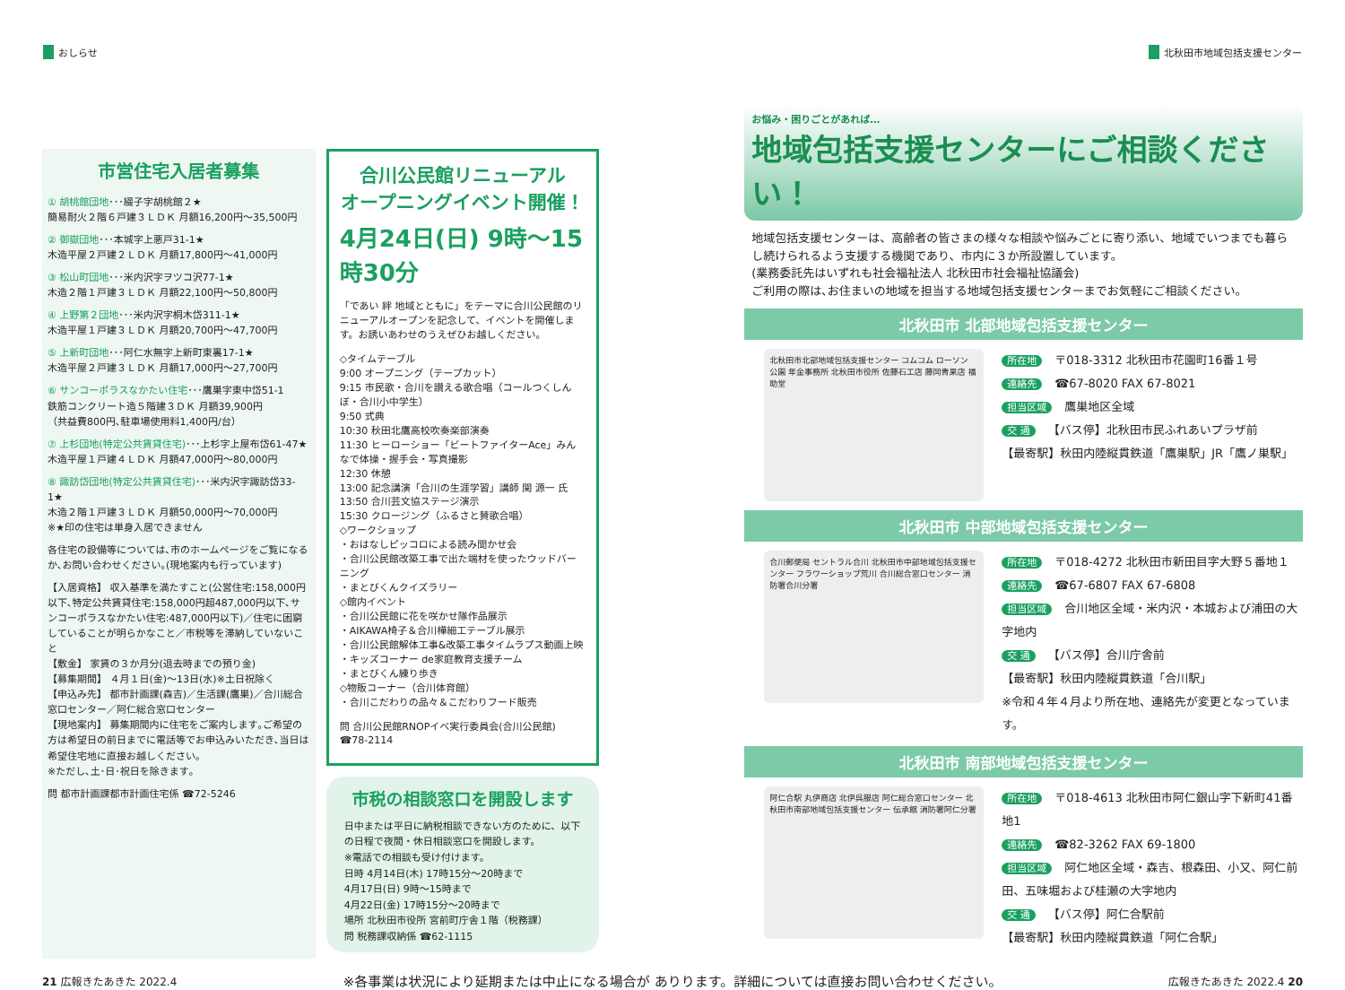おしらせ 北秋田市地域包括支援センター
市営住宅入居者募集
① 胡桃館団地･･･綴子字胡桃館２★
簡易耐火２階６戸建３ＬＤＫ 月額16,200円～35,500円
② 御嶽団地･･･本城字上悪戸31-1★
木造平屋２戸建２ＬＤＫ 月額17,800円～41,000円
③ 松山町団地･･･米内沢字ヲツコ沢77-1★
木造２階１戸建３ＬＤＫ 月額22,100円～50,800円
④ 上野第２団地･･･米内沢字桐木岱311-1★
木造平屋１戸建３ＬＤＫ 月額20,700円～47,700円
⑤ 上新町団地･･･阿仁水無字上新町東裏17-1★
木造平屋２戸建３ＬＤＫ 月額17,000円～27,700円
⑥ サンコーポラスなかたい住宅･･･鷹巣字東中岱51-1
鉄筋コンクリート造５階建３ＤＫ 月額39,900円
（共益費800円､駐車場使用料1,400円/台）
⑦ 上杉団地(特定公共賃貸住宅)･･･上杉字上屋布岱61-47★
木造平屋１戸建４ＬＤＫ 月額47,000円～80,000円
⑧ 諏訪岱団地(特定公共賃貸住宅)･･･米内沢字諏訪岱33-1★
木造２階１戸建３ＬＤＫ 月額50,000円～70,000円
※★印の住宅は単身入居できません
各住宅の設備等については､市のホームページをご覧になるか､お問い合わせください｡(現地案内も行っています)
【入居資格】 収入基準を満たすこと(公営住宅:158,000円以下､特定公共賃貸住宅:158,000円超487,000円以下､サンコーポラスなかたい住宅:487,000円以下)／住宅に困窮していることが明らかなこと／市税等を滞納していないこと
【敷金】 家賃の３か月分(退去時までの預り金)
【募集期間】 ４月１日(金)～13日(水)※土日祝除く
【申込み先】 都市計画課(森吉)／生活課(鷹巣)／合川総合窓口センター／阿仁総合窓口センター
【現地案内】 募集期間内に住宅をご案内します｡ご希望の方は希望日の前日までに電話等でお申込みいただき､当日は希望住宅地に直接お越しください｡
※ただし､土･日･祝日を除きます｡
問 都市計画課都市計画住宅係 ☎72-5246
合川公民館リニューアル
オープニングイベント開催！
4月24日(日) 9時～15時30分
「であい 絆 地域とともに」をテーマに合川公民館のリニューアルオープンを記念して、イベントを開催します。お誘いあわせのうえぜひお越しください。
◇タイムテーブル
9:00 オープニング（テープカット）
9:15 市民歌・合川を讃える歌合唱（コールつくしんぼ・合川小中学生）
9:50 式典
10:30 秋田北鷹高校吹奏楽部演奏
11:30 ヒーローショー「ビートファイターAce」みんなで体操・握手会・写真撮影
12:30 休憩
13:00 記念講演「合川の生涯学習」講師 関 源一 氏
13:50 合川芸文協ステージ演示
15:30 クロージング（ふるさと賛歌合唱）
◇ワークショップ
・おはなしピッコロによる読み聞かせ会
・合川公民館改築工事で出た端材を使ったウッドバーニング
・まとびくんクイズラリー
◇館内イベント
・合川公民館に花を咲かせ隊作品展示
・AIKAWA椅子＆合川樺細工テーブル展示
・合川公民館解体工事&改築工事タイムラプス動画上映
・キッズコーナー de家庭教育支援チーム
・まとびくん練り歩き
◇物販コーナー（合川体育館）
・合川こだわりの品々＆こだわりフード販売
問 合川公民館RNOPイベ実行委員会(合川公民館) ☎78-2114
市税の相談窓口を開設します
日中または平日に納税相談できない方のために、以下の日程で夜間・休日相談窓口を開設します。
※電話での相談も受け付けます。
日時 4月14日(木) 17時15分～20時まで
4月17日(日) 9時～15時まで
4月22日(金) 17時15分～20時まで
場所 北秋田市役所 宮前町庁舎１階（税務課）
問 税務課収納係 ☎62-1115
お悩み・困りごとがあれば…
地域包括支援センターにご相談ください！
地域包括支援センターは、高齢者の皆さまの様々な相談や悩みごとに寄り添い、地域でいつまでも暮らし続けられるよう支援する機関であり、市内に３か所設置しています。
(業務委託先はいずれも社会福祉法人 北秋田市社会福祉協議会)
ご利用の際は､お住まいの地域を担当する地域包括支援センターまでお気軽にご相談ください。
北秋田市 北部地域包括支援センター
北秋田市北部地域包括支援センター コムコム ローソン 公園 年金事務所 北秋田市役所 佐藤石工店 藤岡青果店 福助堂
所在地 〒018-3312 北秋田市花園町16番１号
連絡先 ☎67-8020 FAX 67-8021
担当区域 鷹巣地区全域
交 通 【バス停】北秋田市民ふれあいプラザ前
【最寄駅】秋田内陸縦貫鉄道「鷹巣駅」JR「鷹ノ巣駅」
北秋田市 中部地域包括支援センター
合川郵便局 セントラル合川 北秋田市中部地域包括支援センター フラワーショップ荒川 合川総合窓口センター 消防署合川分署
所在地 〒018-4272 北秋田市新田目字大野５番地１
連絡先 ☎67-6807 FAX 67-6808
担当区域 合川地区全域・米内沢・本城および浦田の大字地内
交 通 【バス停】合川庁舎前
【最寄駅】秋田内陸縦貫鉄道「合川駅」
※令和４年４月より所在地、連絡先が変更となっています。
北秋田市 南部地域包括支援センター
阿仁合駅 丸伊商店 北伊呉服店 阿仁総合窓口センター 北秋田市南部地域包括支援センター 伝承館 消防署阿仁分署
所在地 〒018-4613 北秋田市阿仁銀山字下新町41番地1
連絡先 ☎82-3262 FAX 69-1800
担当区域 阿仁地区全域・森吉、根森田、小又、阿仁前田、五味堀および桂瀬の大字地内
交 通 【バス停】阿仁合駅前
【最寄駅】秋田内陸縦貫鉄道「阿仁合駅」
21 広報きたあきた 2022.4 ※各事業は状況により延期または中止になる場合が ありります。詳細については直接お問い合わせください。 広報きたあきた 2022.4 20